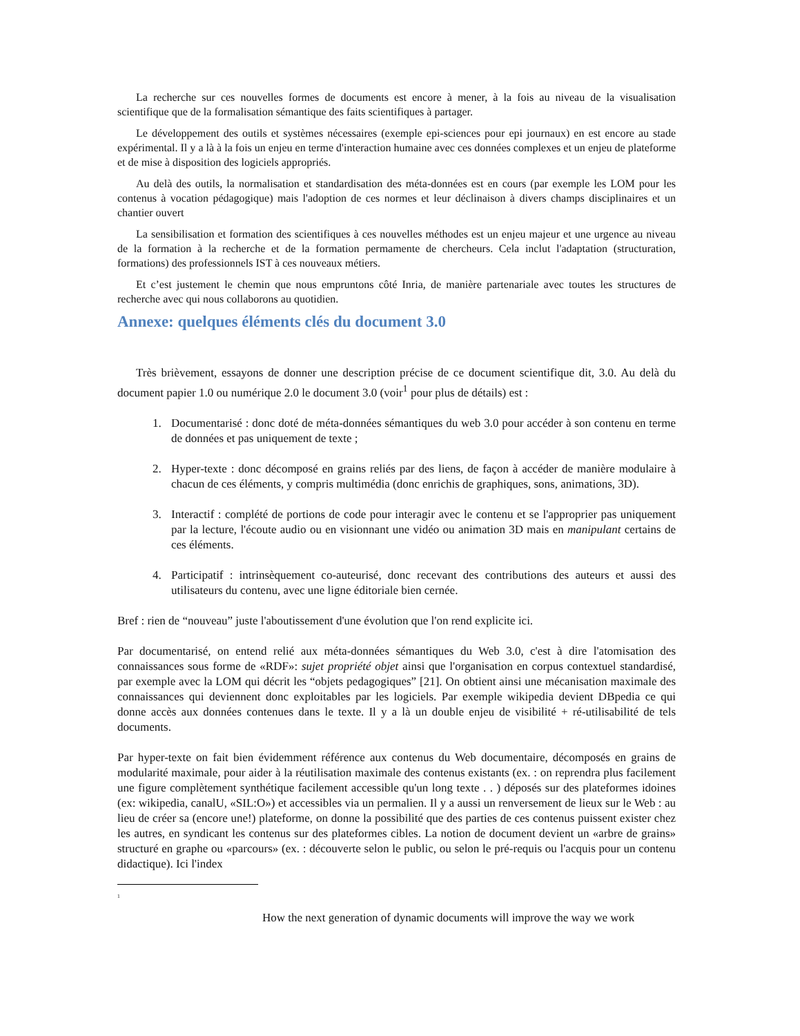La recherche sur ces nouvelles formes de documents est encore à mener, à la fois au niveau de la visualisation scientifique que de la formalisation sémantique des faits scientifiques à partager.
Le développement des outils et systèmes nécessaires (exemple epi-sciences pour epi journaux) en est encore au stade expérimental. Il y a là à la fois un enjeu en terme d'interaction humaine avec ces données complexes et un enjeu de plateforme et de mise à disposition des logiciels appropriés.
Au delà des outils, la normalisation et standardisation des méta-données est en cours (par exemple les LOM pour les contenus à vocation pédagogique) mais l'adoption de ces normes et leur déclinaison à divers champs disciplinaires et un chantier ouvert
La sensibilisation et formation des scientifiques à ces nouvelles méthodes est un enjeu majeur et une urgence au niveau de la formation à la recherche et de la formation permamente de chercheurs. Cela inclut l'adaptation (structuration, formations) des professionnels IST à ces nouveaux métiers.
Et c’est justement le chemin que nous empruntons côté Inria, de manière partenariale avec toutes les structures de recherche avec qui nous collaborons au quotidien.
Annexe: quelques éléments clés du document 3.0
Très brièvement, essayons de donner une description précise de ce document scientifique dit, 3.0. Au delà du document papier 1.0 ou numérique 2.0 le document 3.0 (voir<sup>1</sup> pour plus de détails) est :
1. Documentarisé : donc doté de méta-données sémantiques du web 3.0 pour accéder à son contenu en terme de données et pas uniquement de texte ;
2. Hyper-texte : donc décomposé en grains reliés par des liens, de façon à accéder de manière modulaire à chacun de ces éléments, y compris multimédia (donc enrichis de graphiques, sons, animations, 3D).
3. Interactif : complété de portions de code pour interagir avec le contenu et se l'approprier pas uniquement par la lecture, l'écoute audio ou en visionnant une vidéo ou animation 3D mais en manipulant certains de ces éléments.
4. Participatif : intrinsèquement co-auteurisé, donc recevant des contributions des auteurs et aussi des utilisateurs du contenu, avec une ligne éditoriale bien cernée.
Bref : rien de “nouveau” juste l'aboutissement d'une évolution que l'on rend explicite ici.
Par documentarisé, on entend relié aux méta-données sémantiques du Web 3.0, c'est à dire l'atomisation des connaissances sous forme de «RDF»: sujet propriété objet ainsi que l'organisation en corpus contextuel standardisé, par exemple avec la LOM qui décrit les “objets pedagogiques” [21]. On obtient ainsi une mécanisation maximale des connaissances qui deviennent donc exploitables par les logiciels. Par exemple wikipedia devient DBpedia ce qui donne accès aux données contenues dans le texte. Il y a là un double enjeu de visibilité + ré-utilisabilité de tels documents.
Par hyper-texte on fait bien évidemment référence aux contenus du Web documentaire, décomposés en grains de modularité maximale, pour aider à la réutilisation maximale des contenus existants (ex. : on reprendra plus facilement une figure complètement synthétique facilement accessible qu'un long texte . . ) déposés sur des plateformes idoines (ex: wikipedia, canalU, «SIL:O») et accessibles via un permalien. Il y a aussi un renversement de lieux sur le Web : au lieu de créer sa (encore une!) plateforme, on donne la possibilité que des parties de ces contenus puissent exister chez les autres, en syndicant les contenus sur des plateformes cibles. La notion de document devient un «arbre de grains» structuré en graphe ou «parcours» (ex. : découverte selon le public, ou selon le pré-requis ou l'acquis pour un contenu didactique). Ici l'index
<sup>1</sup>
How the next generation of dynamic documents will improve the way we work